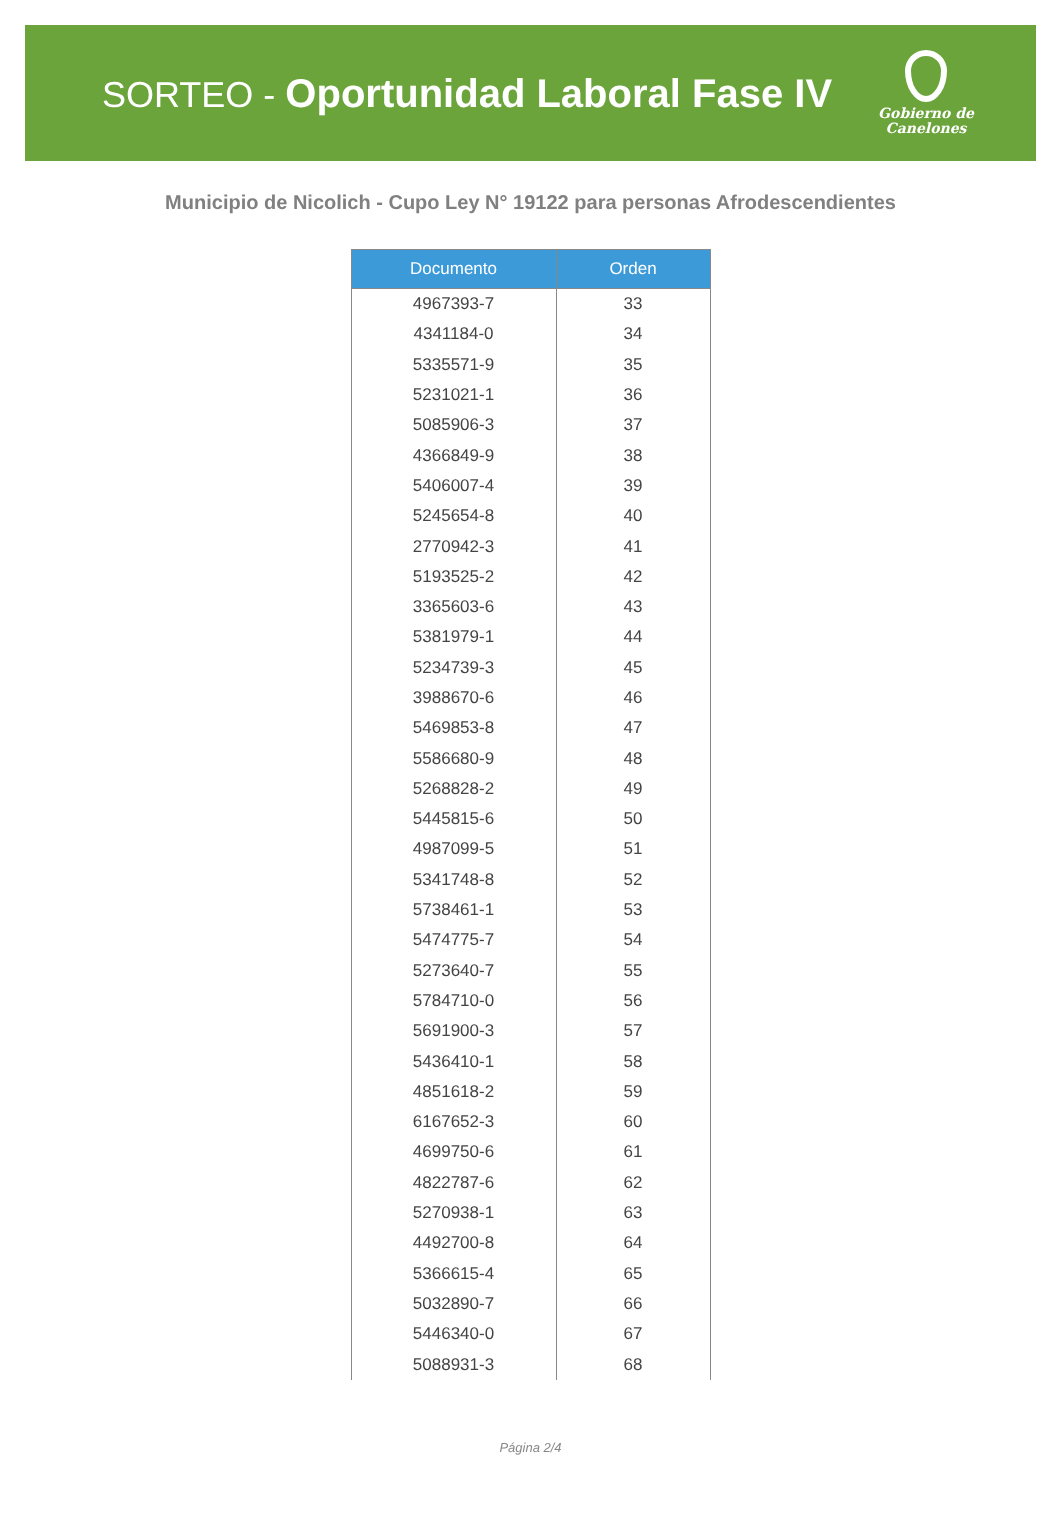SORTEO - Oportunidad Laboral Fase IV
Gobierno de
Canelones
Municipio de Nicolich - Cupo Ley N° 19122 para personas Afrodescendientes
| Documento | Orden |
| --- | --- |
| 4967393-7 | 33 |
| 4341184-0 | 34 |
| 5335571-9 | 35 |
| 5231021-1 | 36 |
| 5085906-3 | 37 |
| 4366849-9 | 38 |
| 5406007-4 | 39 |
| 5245654-8 | 40 |
| 2770942-3 | 41 |
| 5193525-2 | 42 |
| 3365603-6 | 43 |
| 5381979-1 | 44 |
| 5234739-3 | 45 |
| 3988670-6 | 46 |
| 5469853-8 | 47 |
| 5586680-9 | 48 |
| 5268828-2 | 49 |
| 5445815-6 | 50 |
| 4987099-5 | 51 |
| 5341748-8 | 52 |
| 5738461-1 | 53 |
| 5474775-7 | 54 |
| 5273640-7 | 55 |
| 5784710-0 | 56 |
| 5691900-3 | 57 |
| 5436410-1 | 58 |
| 4851618-2 | 59 |
| 6167652-3 | 60 |
| 4699750-6 | 61 |
| 4822787-6 | 62 |
| 5270938-1 | 63 |
| 4492700-8 | 64 |
| 5366615-4 | 65 |
| 5032890-7 | 66 |
| 5446340-0 | 67 |
| 5088931-3 | 68 |
Página 2/4